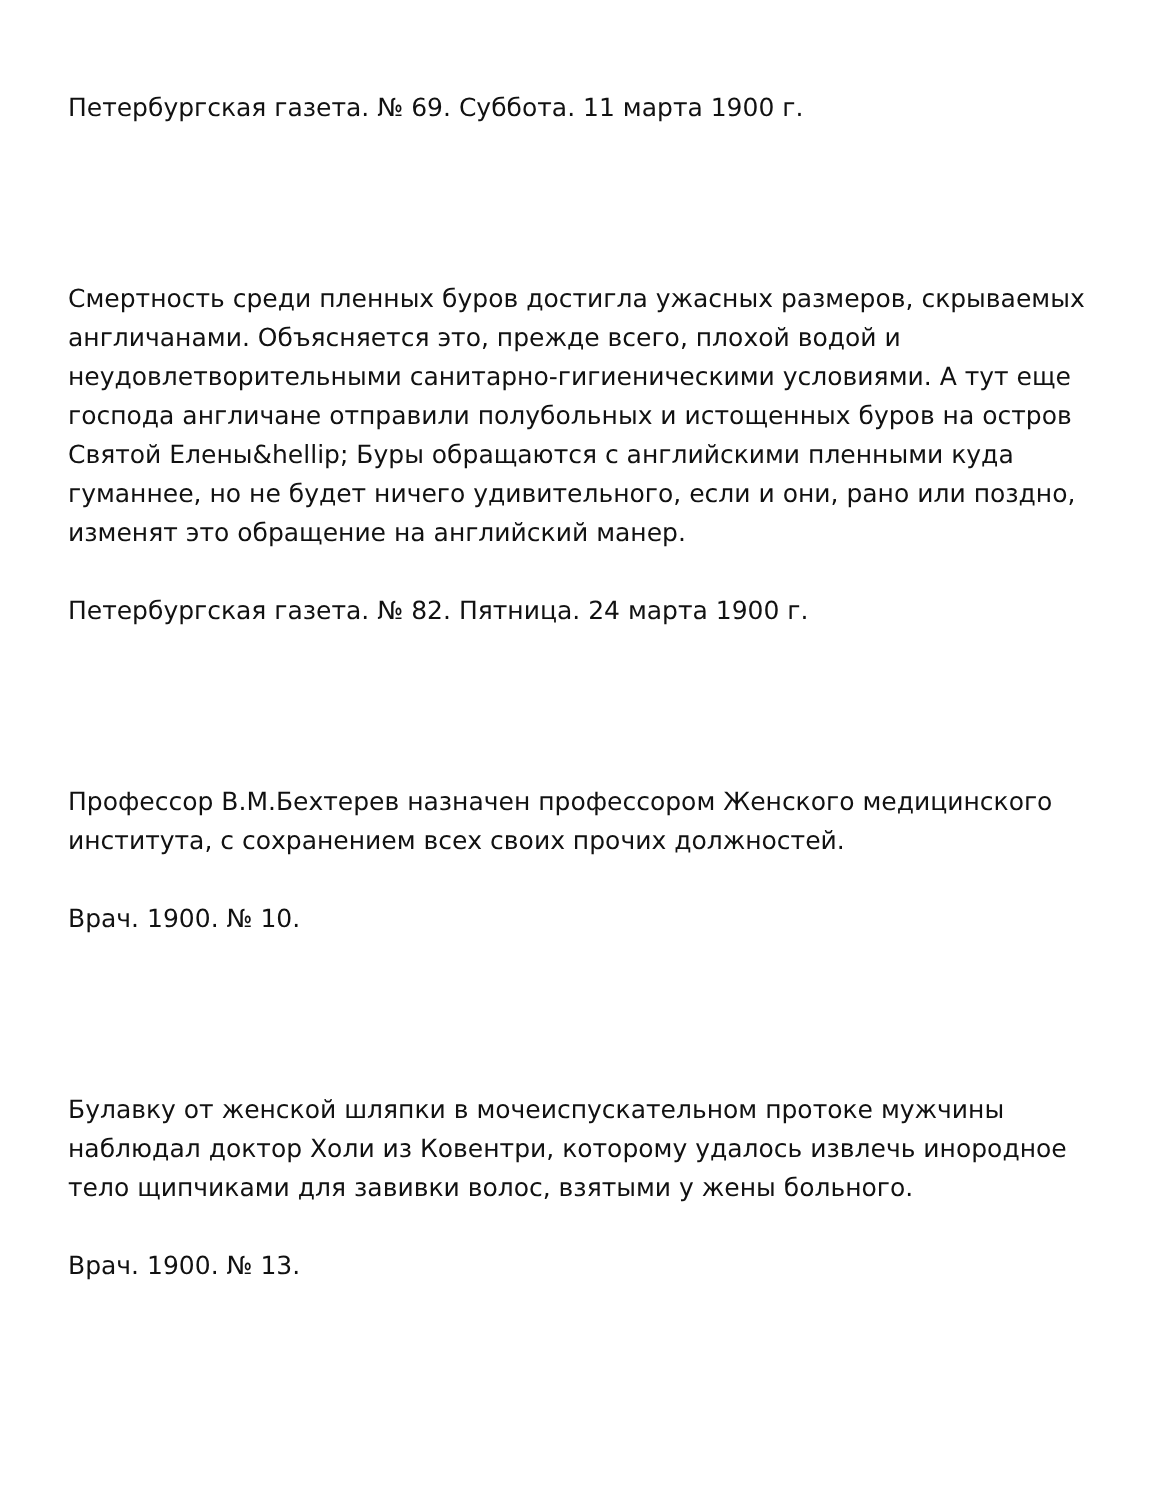Петербургская газета. № 69. Суббота. 11 марта 1900 г.
Смертность среди пленных буров достигла ужасных размеров, скрываемых англичанами. Объясняется это, прежде всего, плохой водой и неудовлетворительными санитарно-гигиеническими условиями. А тут еще господа англичане отправили полубольных и истощенных буров на остров Святой Елены&hellip; Буры обращаются с английскими пленными куда гуманнее, но не будет ничего удивительного, если и они, рано или поздно, изменят это обращение на английский манер.
Петербургская газета. № 82. Пятница. 24 марта 1900 г.
Профессор В.М.Бехтерев назначен профессором Женского медицинского института, с сохранением всех своих прочих должностей.
Врач. 1900. № 10.
Булавку от женской шляпки в мочеиспускательном протоке мужчины наблюдал доктор Холи из Ковентри, которому удалось извлечь инородное тело щипчиками для завивки волос, взятыми у жены больного.
Врач. 1900. № 13.